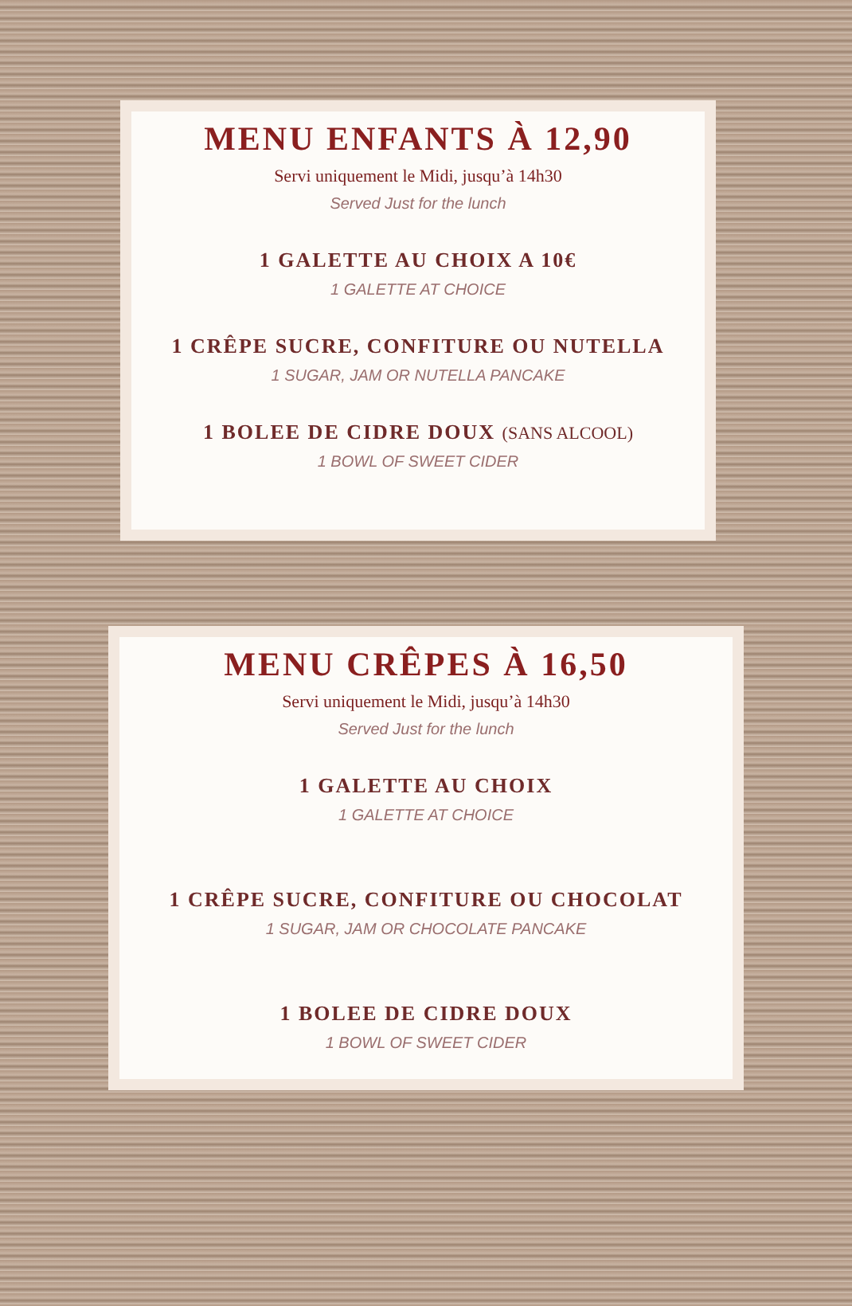MENU ENFANTS À 12,90
Servi uniquement le Midi, jusqu’à 14h30
Served Just for the lunch
1 GALETTE AU CHOIX A 10€
1 GALETTE AT CHOICE
1 CRÊPE SUCRE, CONFITURE OU NUTELLA
1 SUGAR, JAM OR NUTELLA PANCAKE
1 BOLEE DE CIDRE DOUX (SANS ALCOOL)
1 BOWL OF SWEET CIDER
MENU CRÊPES À 16,50
Servi uniquement le Midi, jusqu’à 14h30
Served Just for the lunch
1 GALETTE AU CHOIX
1 GALETTE AT CHOICE
1 CRÊPE SUCRE, CONFITURE OU CHOCOLAT
1 SUGAR, JAM OR CHOCOLATE PANCAKE
1 BOLEE DE CIDRE DOUX
1 BOWL OF SWEET CIDER